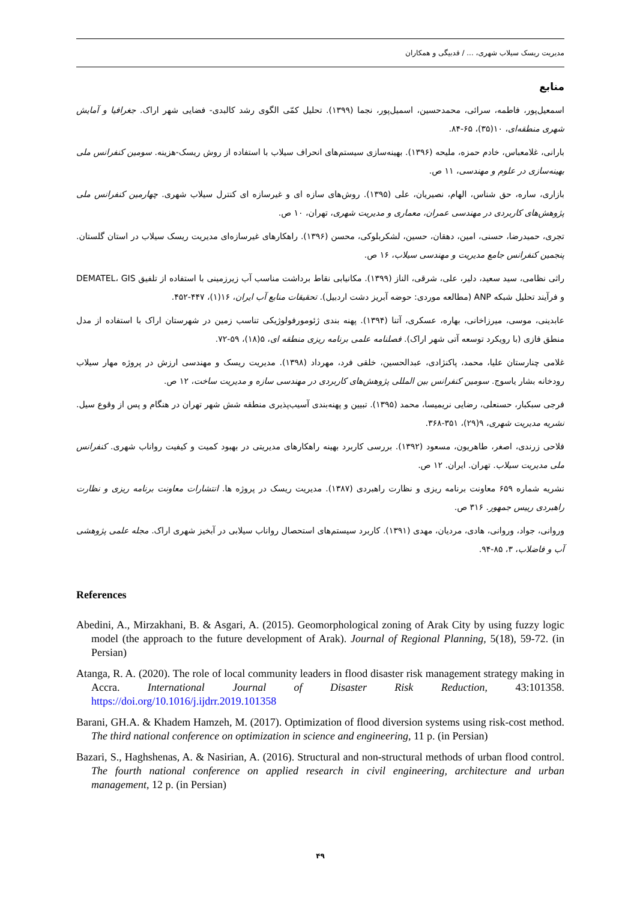مدیریت ریسک سیلاب شهری، ... / قدبیگی و همکاران
منابع
اسمعیل‌پور، فاطمه، سرائی، محمدحسین، اسمیل‌پور، نجما (۱۳۹۹). تحلیل کمّی الگوی رشد کالبدی- فضایی شهر اراک. جغرافیا و آمایش شهری منطقه‌ای، ۱۰(۳۵)، ۶۵-۸۴.
بارانی، غلامعباس، خادم حمزه، ملیحه (۱۳۹۶). بهینه‌سازی سیستم‌های انحراف سیلاب با استفاده از روش ریسک-هزینه. سومین کنفرانس ملی بهینه‌سازی در علوم و مهندسی، ۱۱ ص.
بازاری، ساره، حق شناس، الهام، نصیریان، علی (۱۳۹۵). روش‌های سازه ای و غیرسازه ای کنترل سیلاب شهری. چهارمین کنفرانس ملی پژوهش‌های کاربردی در مهندسی عمران، معماری و مدیریت شهری، تهران، ۱۰ ص.
تجری، حمیدرضا، حسنی، امین، دهقان، حسین، لشکربلوکی، محسن (۱۳۹۶). راهکارهای غیرسازه‌ای مدیریت ریسک سیلاب در استان گلستان. پنجمین کنفرانس جامع مدیریت و مهندسی سیلاب، ۱۶ ص.
راثی نظامی، سید سعید، دلیر، علی، شرقی، الناز (۱۳۹۹). مکانیابی نقاط برداشت مناسب آب زیرزمینی با استفاده از تلفیق DEMATEL، GIS و فرآیند تحلیل شبکه ANP (مطالعه موردی: حوضه آبریز دشت اردبیل). تحقیقات منابع آب ایران، ۱۶(۱)، ۴۴۷-۴۵۲.
عابدینی، موسی، میرزاخانی، بهاره، عسکری، آتنا (۱۳۹۴). پهنه بندی ژئومورفولوژیکی تناسب زمین در شهرستان اراک با استفاده از مدل منطق فازی (با رویکرد توسعه آتی شهر اراک). فصلنامه علمی برنامه ریزی منطقه ای، ۵(۱۸)، ۵۹-۷۲.
غلامی چنارستان علیا، محمد، پاکنژادی، عبدالحسین، خلقی فرد، مهرداد (۱۳۹۸). مدیریت ریسک و مهندسی ارزش در پروژه مهار سیلاب رودخانه بشار یاسوج. سومین کنفرانس بین المللی پژوهش‌های کاربردی در مهندسی سازه و مدیریت ساخت، ۱۲ ص.
فرجی سبکبار، حسنعلی، رضایی نریمیسا، محمد (۱۳۹۵). تبیین و پهنه‌بندی آسیب‌پذیری منطقه شش شهر تهران در هنگام و پس از وقوع سیل. نشریه مدیریت شهری، ۹(۲۹)، ۳۵۱-۳۶۸.
فلاحی زرندی، اصغر، طاهریون، مسعود (۱۳۹۲). بررسی کاربرد بهینه راهکارهای مدیریتی در بهبود کمیت و کیفیت رواناب شهری. کنفرانس ملی مدیریت سیلاب. تهران. ایران. ۱۲ ص.
نشریه شماره ۶۵۹ معاونت برنامه ریزی و نظارت راهبردی (۱۳۸۷). مدیریت ریسک در پروژه ها. انتشارات معاونت برنامه ریزی و نظارت راهبردی رییس جمهور. ۳۱۶ ص.
وروانی، جواد، وروانی، هادی، مردیان، مهدی (۱۳۹۱). کاربرد سیستم‌های استحصال رواناب سیلابی در آبخیز شهری اراک. مجله علمی پژوهشی آب و فاضلاب، ۳، ۸۵-۹۴.
References
Abedini, A., Mirzakhani, B. & Asgari, A. (2015). Geomorphological zoning of Arak City by using fuzzy logic model (the approach to the future development of Arak). Journal of Regional Planning, 5(18), 59-72. (in Persian)
Atanga, R. A. (2020). The role of local community leaders in flood disaster risk management strategy making in Accra. International Journal of Disaster Risk Reduction, 43:101358. https://doi.org/10.1016/j.ijdrr.2019.101358
Barani, GH.A. & Khadem Hamzeh, M. (2017). Optimization of flood diversion systems using risk-cost method. The third national conference on optimization in science and engineering, 11 p. (in Persian)
Bazari, S., Haghshenas, A. & Nasirian, A. (2016). Structural and non-structural methods of urban flood control. The fourth national conference on applied research in civil engineering, architecture and urban management, 12 p. (in Persian)
۴۹